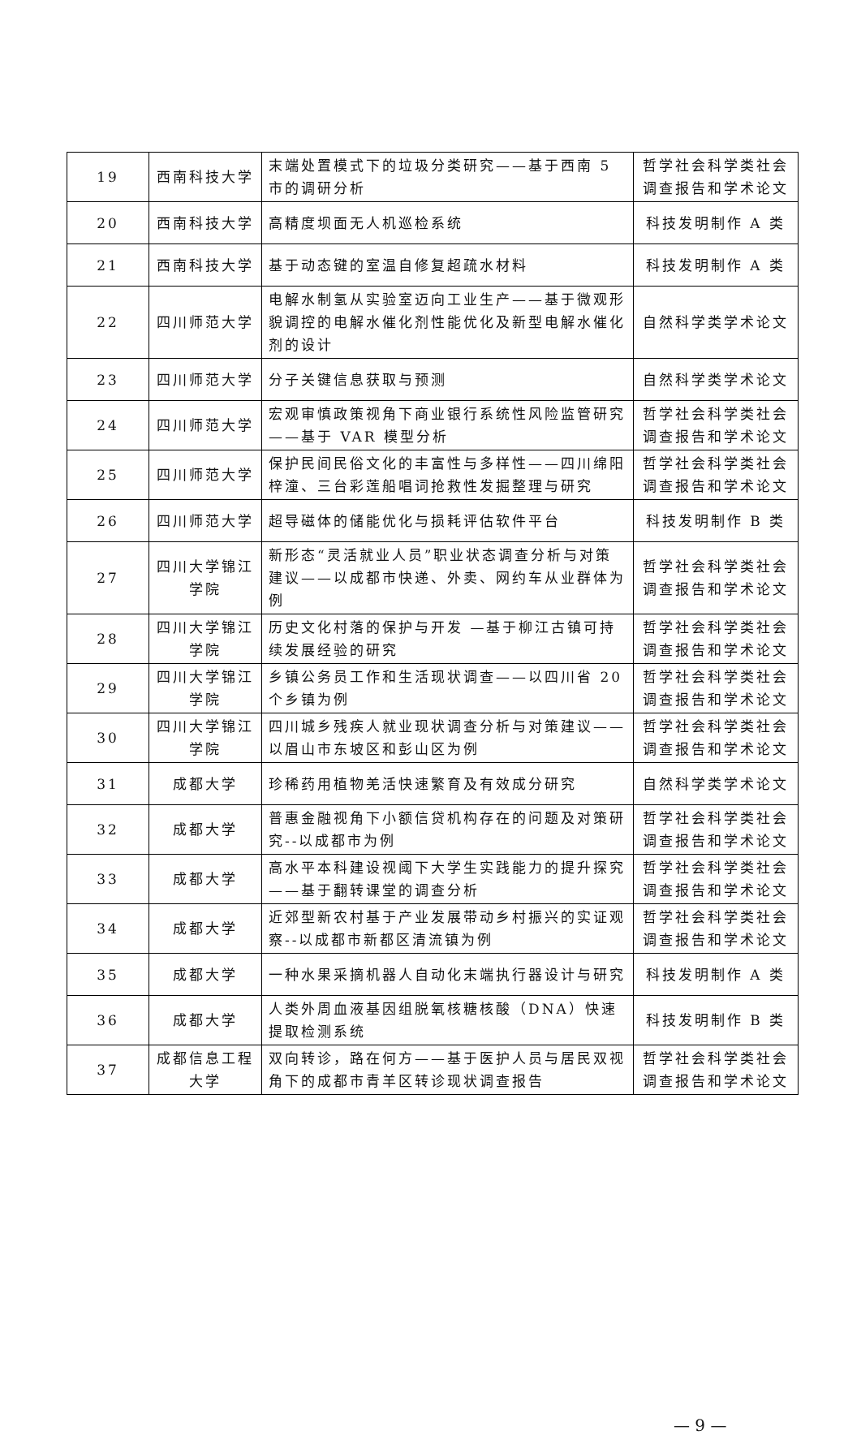| 19 | 西南科技大学 | 末端处置模式下的垃圾分类研究——基于西南 5 市的调研分析 | 哲学社会科学类社会调查报告和学术论文 |
| 20 | 西南科技大学 | 高精度坝面无人机巡检系统 | 科技发明制作 A 类 |
| 21 | 西南科技大学 | 基于动态键的室温自修复超疏水材料 | 科技发明制作 A 类 |
| 22 | 四川师范大学 | 电解水制氢从实验室迈向工业生产——基于微观形貌调控的电解水催化剂性能优化及新型电解水催化剂的设计 | 自然科学类学术论文 |
| 23 | 四川师范大学 | 分子关键信息获取与预测 | 自然科学类学术论文 |
| 24 | 四川师范大学 | 宏观审慎政策视角下商业银行系统性风险监管研究——基于 VAR 模型分析 | 哲学社会科学类社会调查报告和学术论文 |
| 25 | 四川师范大学 | 保护民间民俗文化的丰富性与多样性——四川绵阳梓潼、三台彩莲船唱词抢救性发掘整理与研究 | 哲学社会科学类社会调查报告和学术论文 |
| 26 | 四川师范大学 | 超导磁体的储能优化与损耗评估软件平台 | 科技发明制作 B 类 |
| 27 | 四川大学锦江学院 | 新形态“灵活就业人员”职业状态调查分析与对策建议——以成都市快递、外卖、网约车从业群体为例 | 哲学社会科学类社会调查报告和学术论文 |
| 28 | 四川大学锦江学院 | 历史文化村落的保护与开发 —基于柳江古镇可持续发展经验的研究 | 哲学社会科学类社会调查报告和学术论文 |
| 29 | 四川大学锦江学院 | 乡镇公务员工作和生活现状调查——以四川省 20 个乡镇为例 | 哲学社会科学类社会调查报告和学术论文 |
| 30 | 四川大学锦江学院 | 四川城乡残疾人就业现状调查分析与对策建议——以眉山市东坡区和彭山区为例 | 哲学社会科学类社会调查报告和学术论文 |
| 31 | 成都大学 | 珍稀药用植物羌活快速繁育及有效成分研究 | 自然科学类学术论文 |
| 32 | 成都大学 | 普惠金融视角下小额信贷机构存在的问题及对策研究--以成都市为例 | 哲学社会科学类社会调查报告和学术论文 |
| 33 | 成都大学 | 高水平本科建设视阈下大学生实践能力的提升探究——基于翻转课堂的调查分析 | 哲学社会科学类社会调查报告和学术论文 |
| 34 | 成都大学 | 近郊型新农村基于产业发展带动乡村振兴的实证观察--以成都市新都区清流镇为例 | 哲学社会科学类社会调查报告和学术论文 |
| 35 | 成都大学 | 一种水果采摘机器人自动化末端执行器设计与研究 | 科技发明制作 A 类 |
| 36 | 成都大学 | 人类外周血液基因组脱氧核糖核酸（DNA）快速提取检测系统 | 科技发明制作 B 类 |
| 37 | 成都信息工程大学 | 双向转诊，路在何方——基于医护人员与居民双视角下的成都市青羊区转诊现状调查报告 | 哲学社会科学类社会调查报告和学术论文 |
— 9 —